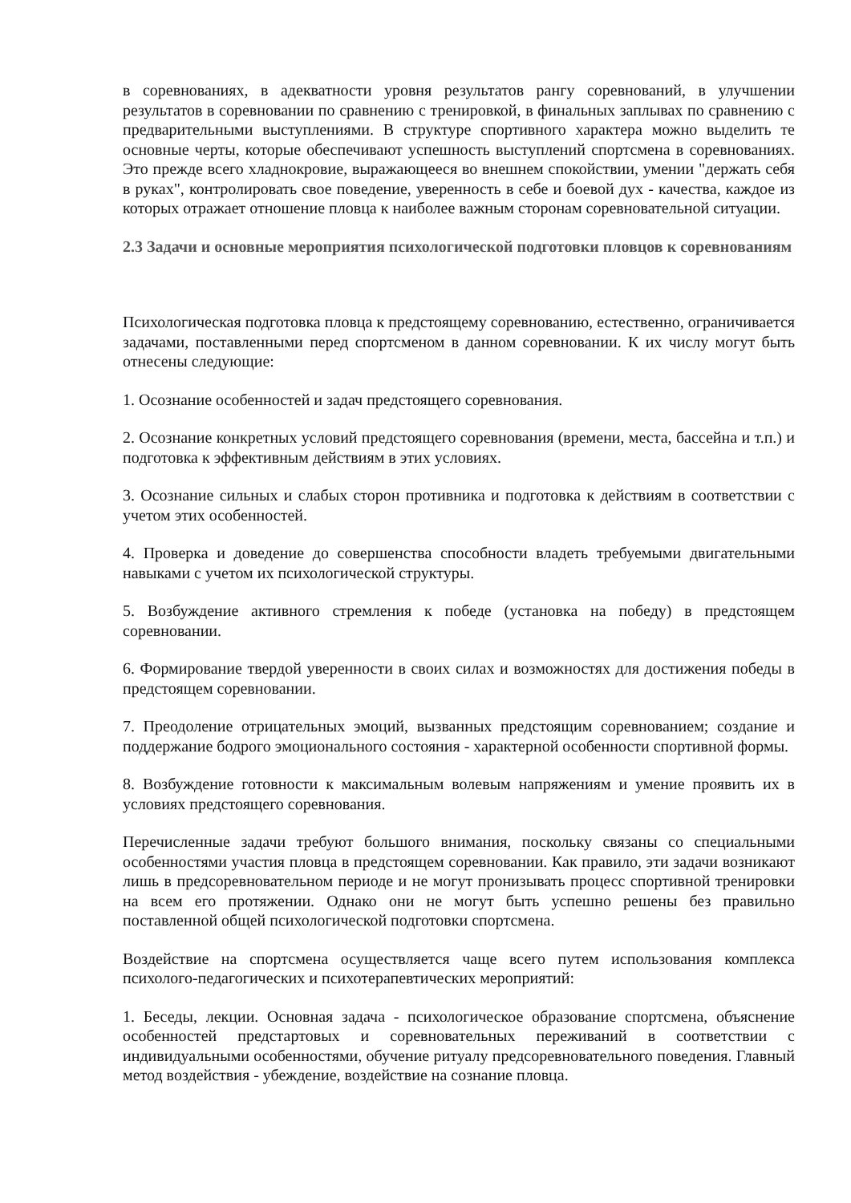в соревнованиях, в адекватности уровня результатов рангу соревнований, в улучшении результатов в соревновании по сравнению с тренировкой, в финальных заплывах по сравнению с предварительными выступлениями. В структуре спортивного характера можно выделить те основные черты, которые обеспечивают успешность выступлений спортсмена в соревнованиях. Это прежде всего хладнокровие, выражающееся во внешнем спокойствии, умении "держать себя в руках", контролировать свое поведение, уверенность в себе и боевой дух - качества, каждое из которых отражает отношение пловца к наиболее важным сторонам соревновательной ситуации.
2.3 Задачи и основные мероприятия психологической подготовки пловцов к соревнованиям
Психологическая подготовка пловца к предстоящему соревнованию, естественно, ограничивается задачами, поставленными перед спортсменом в данном соревновании. К их числу могут быть отнесены следующие:
1. Осознание особенностей и задач предстоящего соревнования.
2. Осознание конкретных условий предстоящего соревнования (времени, места, бассейна и т.п.) и подготовка к эффективным действиям в этих условиях.
3. Осознание сильных и слабых сторон противника и подготовка к действиям в соответствии с учетом этих особенностей.
4. Проверка и доведение до совершенства способности владеть требуемыми двигательными навыками с учетом их психологической структуры.
5. Возбуждение активного стремления к победе (установка на победу) в предстоящем соревновании.
6. Формирование твердой уверенности в своих силах и возможностях для достижения победы в предстоящем соревновании.
7. Преодоление отрицательных эмоций, вызванных предстоящим соревнованием; создание и поддержание бодрого эмоционального состояния - характерной особенности спортивной формы.
8. Возбуждение готовности к максимальным волевым напряжениям и умение проявить их в условиях предстоящего соревнования.
Перечисленные задачи требуют большого внимания, поскольку связаны со специальными особенностями участия пловца в предстоящем соревновании. Как правило, эти задачи возникают лишь в предсоревновательном периоде и не могут пронизывать процесс спортивной тренировки на всем его протяжении. Однако они не могут быть успешно решены без правильно поставленной общей психологической подготовки спортсмена.
Воздействие на спортсмена осуществляется чаще всего путем использования комплекса психолого-педагогических и психотерапевтических мероприятий:
1. Беседы, лекции. Основная задача - психологическое образование спортсмена, объяснение особенностей предстартовых и соревновательных переживаний в соответствии с индивидуальными особенностями, обучение ритуалу предсоревновательного поведения. Главный метод воздействия - убеждение, воздействие на сознание пловца.